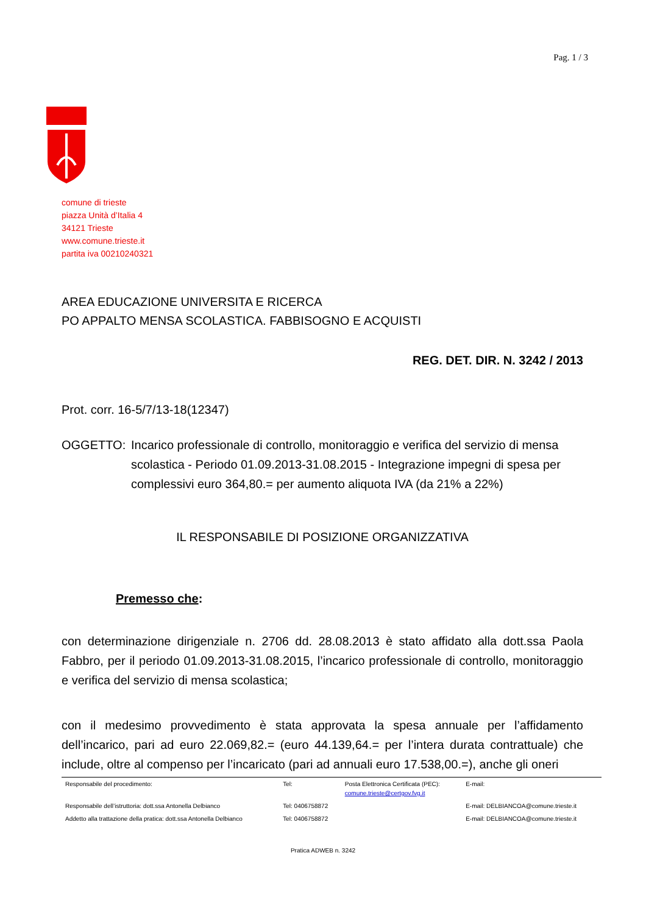Pag. 1 / 3
comune di trieste
piazza Unità d’Italia 4
34121 Trieste
www.comune.trieste.it
partita iva 00210240321
AREA EDUCAZIONE UNIVERSITA E RICERCA
PO APPALTO MENSA SCOLASTICA. FABBISOGNO E ACQUISTI
REG. DET. DIR. N. 3242 / 2013
Prot. corr. 16-5/7/13-18(12347)
OGGETTO: Incarico professionale di controllo, monitoraggio e verifica del servizio di mensa scolastica - Periodo 01.09.2013-31.08.2015 - Integrazione impegni di spesa per complessivi euro 364,80.= per aumento aliquota IVA (da 21% a 22%)
IL RESPONSABILE DI POSIZIONE ORGANIZZATIVA
Premesso che:
con determinazione dirigenziale n. 2706 dd. 28.08.2013 è stato affidato alla dott.ssa Paola Fabbro, per il periodo 01.09.2013-31.08.2015, l’incarico professionale di controllo, monitoraggio e verifica del servizio di mensa scolastica;
con il medesimo provvedimento è stata approvata la spesa annuale per l’affidamento dell’incarico, pari ad euro 22.069,82.= (euro 44.139,64.= per l’intera durata contrattuale) che include, oltre al compenso per l’incaricato (pari ad annuali euro 17.538,00.=), anche gli oneri
| Responsabile del procedimento: | Tel: | Posta Elettronica Certificata (PEC): comune.trieste@certgov.fvg.it | E-mail: |
| Responsabile dell’istruttoria: dott.ssa Antonella Delbianco | Tel: 0406758872 | | E-mail: DELBIANCOA@comune.trieste.it |
| Addetto alla trattazione della pratica: dott.ssa Antonella Delbianco | Tel: 0406758872 | | E-mail: DELBIANCOA@comune.trieste.it |
Pratica ADWEB n. 3242